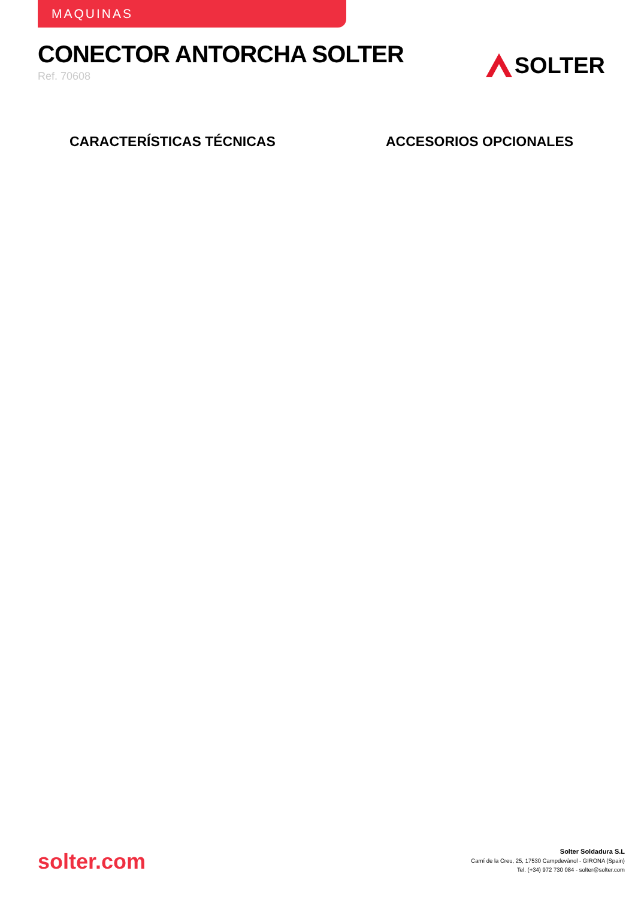MAQUINAS
CONECTOR ANTORCHA SOLTER
Ref. 70608
SOLTER
CARACTERÍSTICAS TÉCNICAS ACCESORIOS OPCIONALES
solter.com
Solter Soldadura S.L
Camí de la Creu, 25, 17530 Campdevànol - GIRONA (Spain)
Tel. (+34) 972 730 084 - solter@solter.com